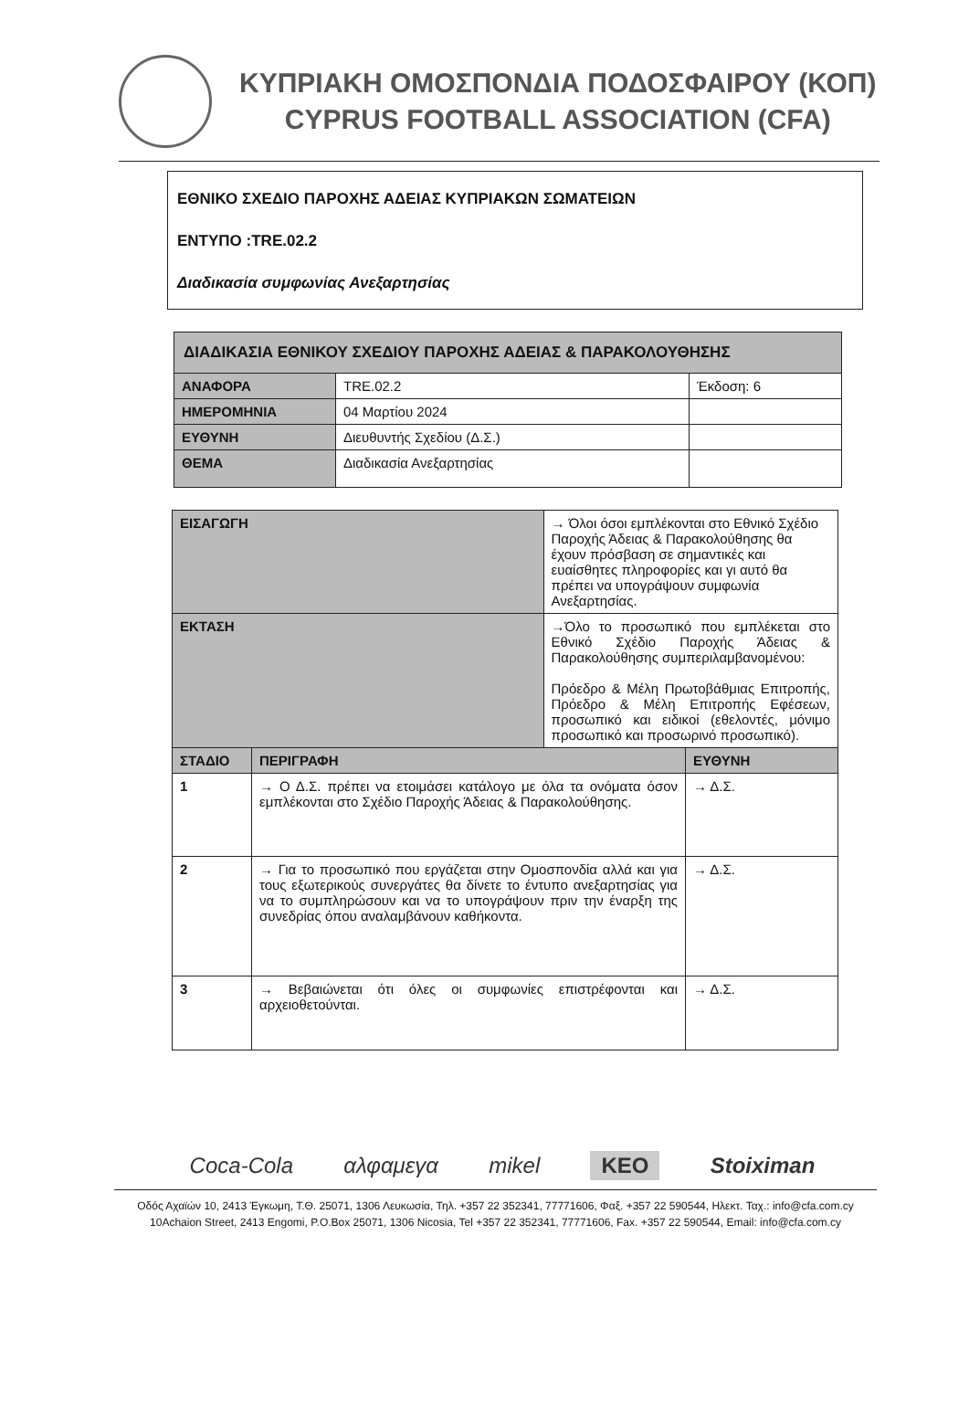ΚΥΠΡΙΑΚΗ ΟΜΟΣΠΟΝΔΙΑ ΠΟΔΟΣΦΑΙΡΟΥ (ΚΟΠ)
CYPRUS FOOTBALL ASSOCIATION (CFA)
ΕΘΝΙΚΟ ΣΧΕΔΙΟ ΠΑΡΟΧΗΣ ΑΔΕΙΑΣ ΚΥΠΡΙΑΚΩΝ ΣΩΜΑΤΕΙΩΝ
ΕΝΤΥΠΟ :TRE.02.2
Διαδικασία συμφωνίας Ανεξαρτησίας
| ΔΙΑΔΙΚΑΣΙΑ ΕΘΝΙΚΟΥ ΣΧΕΔΙΟΥ ΠΑΡΟΧΗΣ ΑΔΕΙΑΣ & ΠΑΡΑΚΟΛΟΥΘΗΣΗΣ | | |
| --- | --- | --- |
| ΑΝΑΦΟΡΑ | TRE.02.2 | Έκδοση: 6 |
| ΗΜΕΡΟΜΗΝΙΑ | 04 Μαρτίου 2024 | |
| ΕΥΘΥΝΗ | Διευθυντής Σχεδίου (Δ.Σ.) | |
| ΘΕΜΑ | Διαδικασία Ανεξαρτησίας | |
| ΕΙΣΑΓΩΓΗ | | → Όλοι όσοι εμπλέκονται στο Εθνικό Σχέδιο Παροχής Άδειας & Παρακολούθησης θα έχουν πρόσβαση σε σημαντικές και ευαίσθητες πληροφορίες και γι αυτό θα πρέπει να υπογράψουν συμφωνία Ανεξαρτησίας. | |
| ΕΚΤΑΣΗ | | →Όλο το προσωπικό που εμπλέκεται στο Εθνικό Σχέδιο Παροχής Άδειας & Παρακολούθησης συμπεριλαμβανομένου: Πρόεδρο & Μέλη Πρωτοβάθμιας Επιτροπής, Πρόεδρο & Μέλη Επιτροπής Εφέσεων, προσωπικό και ειδικοί (εθελοντές, μόνιμο προσωπικό και προσωρινό προσωπικό). | |
| ΣΤΑΔΙΟ | ΠΕΡΙΓΡΑΦΗ | | ΕΥΘΥΝΗ |
| 1 | → Ο Δ.Σ. πρέπει να ετοιμάσει κατάλογο με όλα τα ονόματα όσον εμπλέκονται στο Σχέδιο Παροχής Άδειας & Παρακολούθησης. | | → Δ.Σ. |
| 2 | → Για το προσωπικό που εργάζεται στην Ομοσπονδία αλλά και για τους εξωτερικούς συνεργάτες θα δίνετε το έντυπο ανεξαρτησίας για να το συμπληρώσουν και να το υπογράψουν πριν την έναρξη της συνεδρίας όπου αναλαμβάνουν καθήκοντα. | | → Δ.Σ. |
| 3 | → Βεβαιώνεται ότι όλες οι συμφωνίες επιστρέφονται και αρχειοθετούνται. | | → Δ.Σ. |
Coca-Cola αλφαμεγα mikel KEO Stoiximan
Οδός Αχαϊών 10, 2413 Έγκωμη, Τ.Θ. 25071, 1306 Λευκωσία, Τηλ. +357 22 352341, 77771606, Φαξ. +357 22 590544, Ηλεκτ. Ταχ.: info@cfa.com.cy
10Achaion Street, 2413 Engomi, P.O.Box 25071, 1306 Nicosia, Tel +357 22 352341, 77771606, Fax. +357 22 590544, Email: info@cfa.com.cy